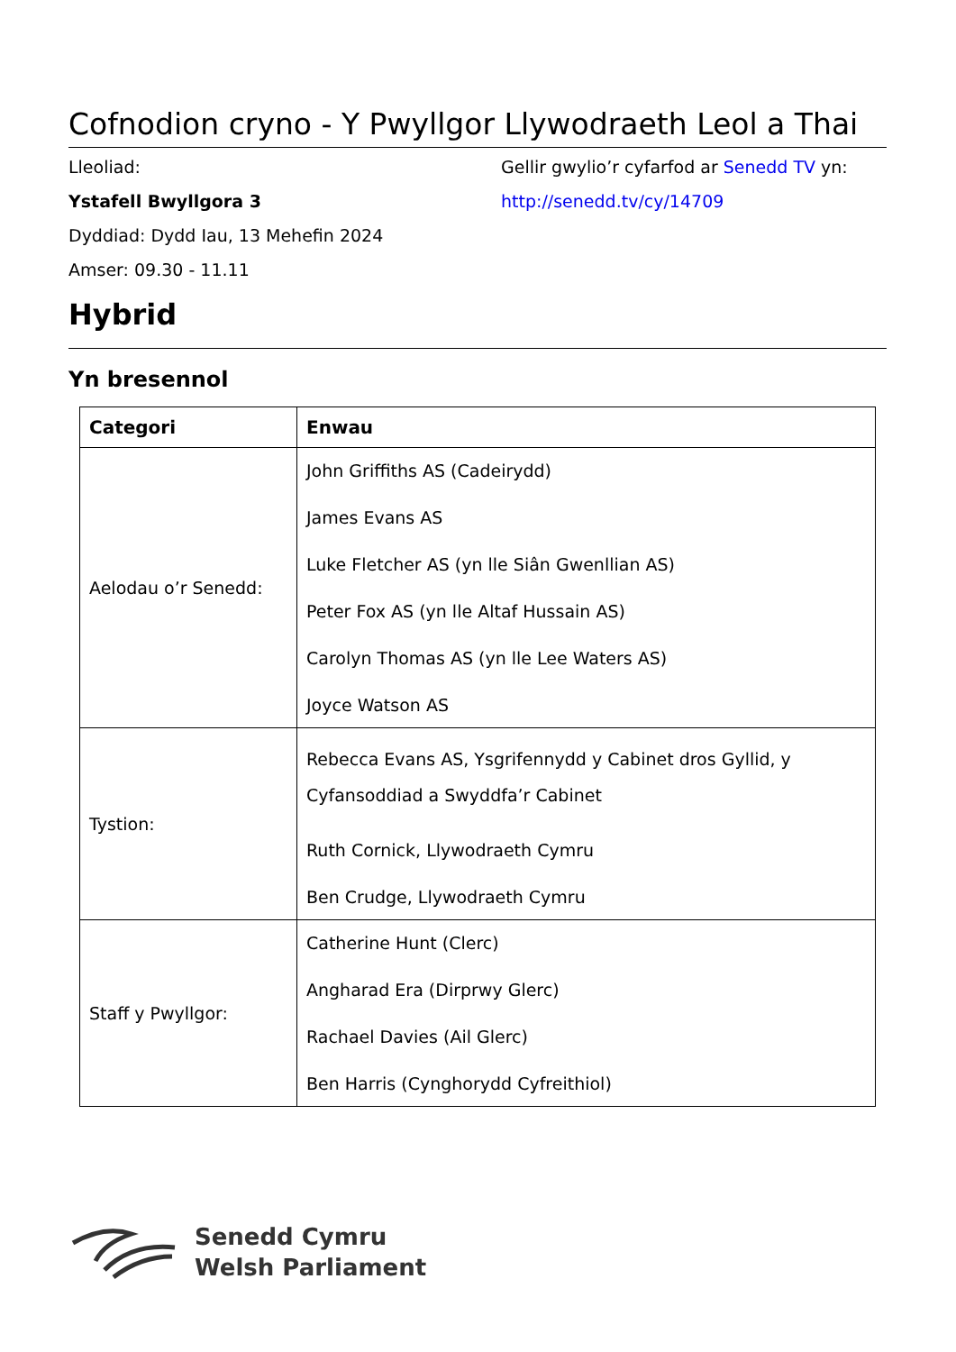Cofnodion cryno - Y Pwyllgor Llywodraeth Leol a Thai
Lleoliad:
Ystafell Bwyllgora 3
Dyddiad: Dydd Iau, 13 Mehefin 2024
Amser: 09.30 - 11.11
Gellir gwylio’r cyfarfod ar Senedd TV yn:
http://senedd.tv/cy/14709
Hybrid
Yn bresennol
| Categori | Enwau |
| --- | --- |
| Aelodau o’r Senedd: | John Griffiths AS (Cadeirydd) James Evans AS Luke Fletcher AS (yn lle Siân Gwenllian AS) Peter Fox AS (yn lle Altaf Hussain AS) Carolyn Thomas AS (yn lle Lee Waters AS) Joyce Watson AS |
| Tystion: | Rebecca Evans AS, Ysgrifennydd y Cabinet dros Gyllid, y Cyfansoddiad a Swyddfa’r Cabinet Ruth Cornick, Llywodraeth Cymru Ben Crudge, Llywodraeth Cymru |
| Staff y Pwyllgor: | Catherine Hunt (Clerc) Angharad Era (Dirprwy Glerc) Rachael Davies (Ail Glerc) Ben Harris (Cynghorydd Cyfreithiol) |
Senedd Cymru
Welsh Parliament